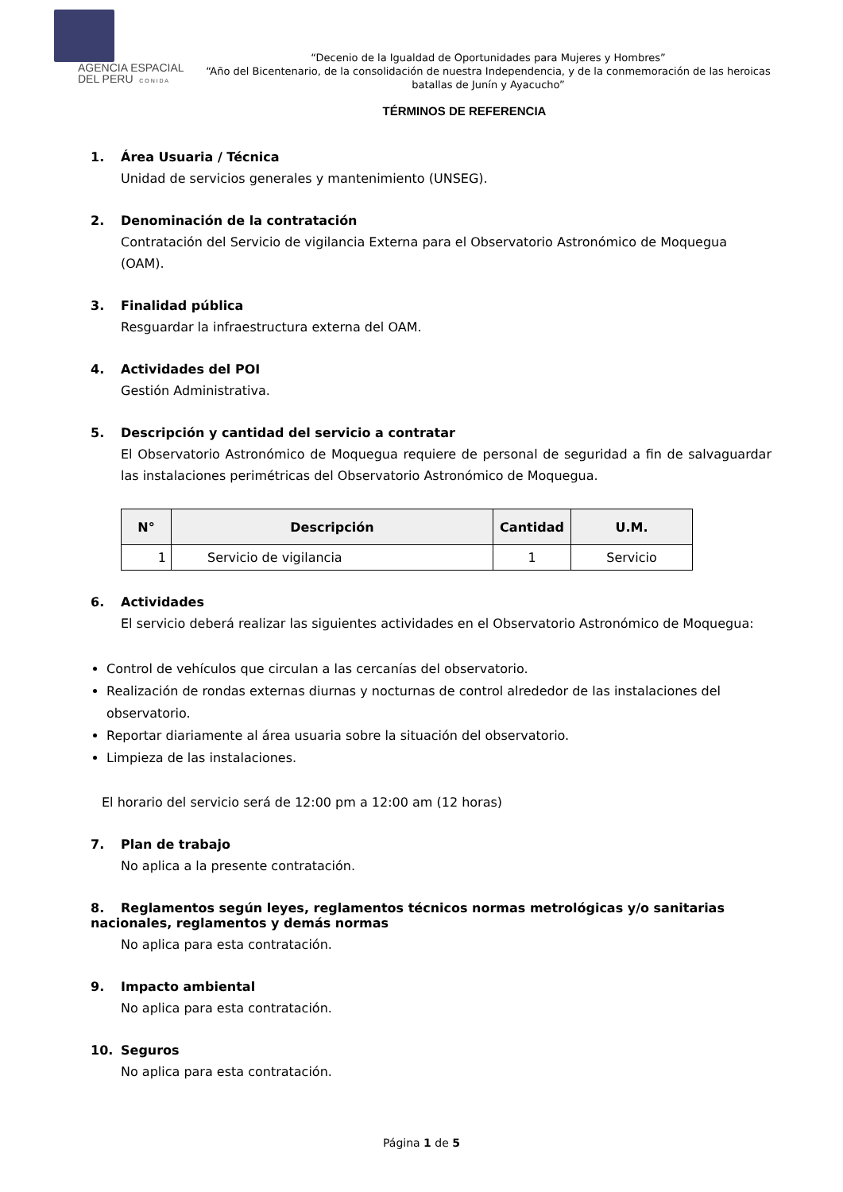AGENCIA ESPACIAL
DEL PERU C O N I D A
“Decenio de la Igualdad de Oportunidades para Mujeres y Hombres”
“Año del Bicentenario, de la consolidación de nuestra Independencia, y de la conmemoración de las heroicas batallas de Junín y Ayacucho”
TÉRMINOS DE REFERENCIA
1. Área Usuaria / Técnica
Unidad de servicios generales y mantenimiento (UNSEG).
2. Denominación de la contratación
Contratación del Servicio de vigilancia Externa para el Observatorio Astronómico de Moquegua (OAM).
3. Finalidad pública
Resguardar la infraestructura externa del OAM.
4. Actividades del POI
Gestión Administrativa.
5. Descripción y cantidad del servicio a contratar
El Observatorio Astronómico de Moquegua requiere de personal de seguridad a fin de salvaguardar las instalaciones perimétricas del Observatorio Astronómico de Moquegua.
| N° | Descripción | Cantidad | U.M. |
| --- | --- | --- | --- |
| 1 | Servicio de vigilancia | 1 | Servicio |
6. Actividades
El servicio deberá realizar las siguientes actividades en el Observatorio Astronómico de Moquegua:
Control de vehículos que circulan a las cercanías del observatorio.
Realización de rondas externas diurnas y nocturnas de control alrededor de las instalaciones del observatorio.
Reportar diariamente al área usuaria sobre la situación del observatorio.
Limpieza de las instalaciones.
El horario del servicio será de 12:00 pm a 12:00 am (12 horas)
7. Plan de trabajo
No aplica a la presente contratación.
8. Reglamentos según leyes, reglamentos técnicos normas metrológicas y/o sanitarias nacionales, reglamentos y demás normas
No aplica para esta contratación.
9. Impacto ambiental
No aplica para esta contratación.
10. Seguros
No aplica para esta contratación.
Página 1 de 5